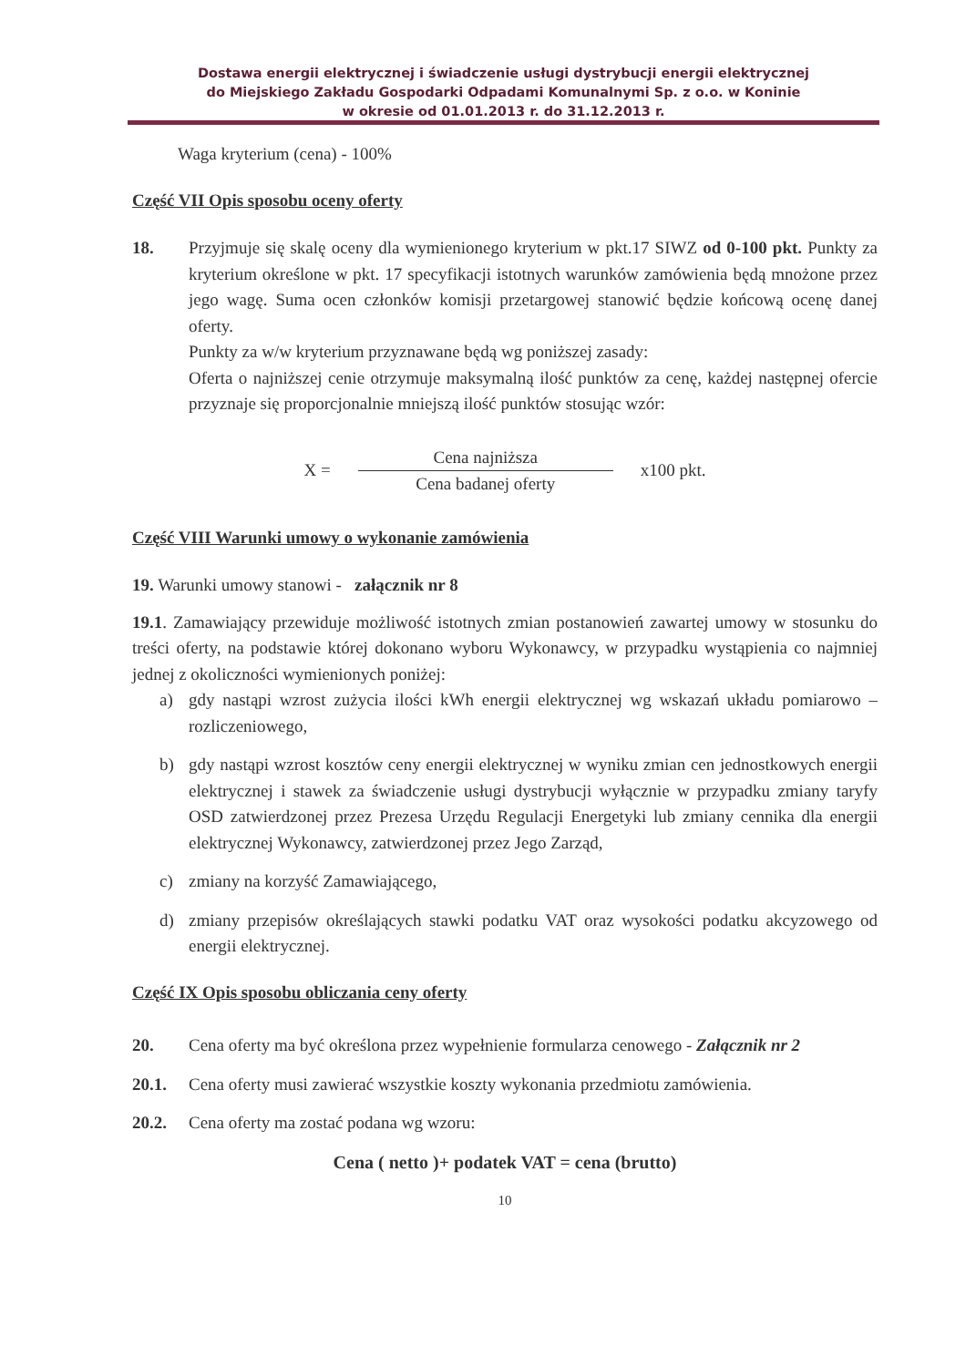Dostawa energii elektrycznej i świadczenie usługi dystrybucji energii elektrycznej
do Miejskiego Zakładu Gospodarki Odpadami Komunalnymi Sp. z o.o. w Koninie
w okresie od 01.01.2013 r. do 31.12.2013 r.
Waga kryterium (cena) - 100%
Część VII Opis sposobu oceny oferty
18. Przyjmuje się skalę oceny dla wymienionego kryterium w pkt.17 SIWZ od 0-100 pkt. Punkty za kryterium określone w pkt. 17 specyfikacji istotnych warunków zamówienia będą mnożone przez jego wagę. Suma ocen członków komisji przetargowej stanowić będzie końcową ocenę danej oferty.
Punkty za w/w kryterium przyznawane będą wg poniższej zasady:
Oferta o najniższej cenie otrzymuje maksymalną ilość punktów za cenę, każdej następnej ofercie przyznaje się proporcjonalnie mniejszą ilość punktów stosując wzór:
X =
Cena najniższa
Cena badanej oferty
x100 pkt.
Część VIII Warunki umowy o wykonanie zamówienia
19. Warunki umowy stanowi - załącznik nr 8
19.1. Zamawiający przewiduje możliwość istotnych zmian postanowień zawartej umowy w stosunku do treści oferty, na podstawie której dokonano wyboru Wykonawcy, w przypadku wystąpienia co najmniej jednej z okoliczności wymienionych poniżej:
a) gdy nastąpi wzrost zużycia ilości kWh energii elektrycznej wg wskazań układu pomiarowo – rozliczeniowego,
b) gdy nastąpi wzrost kosztów ceny energii elektrycznej w wyniku zmian cen jednostkowych energii elektrycznej i stawek za świadczenie usługi dystrybucji wyłącznie w przypadku zmiany taryfy OSD zatwierdzonej przez Prezesa Urzędu Regulacji Energetyki lub zmiany cennika dla energii elektrycznej Wykonawcy, zatwierdzonej przez Jego Zarząd,
c) zmiany na korzyść Zamawiającego,
d) zmiany przepisów określających stawki podatku VAT oraz wysokości podatku akcyzowego od energii elektrycznej.
Część IX Opis sposobu obliczania ceny oferty
20. Cena oferty ma być określona przez wypełnienie formularza cenowego - Załącznik nr 2
20.1. Cena oferty musi zawierać wszystkie koszty wykonania przedmiotu zamówienia.
20.2. Cena oferty ma zostać podana wg wzoru:
Cena ( netto )+ podatek VAT = cena (brutto)
10